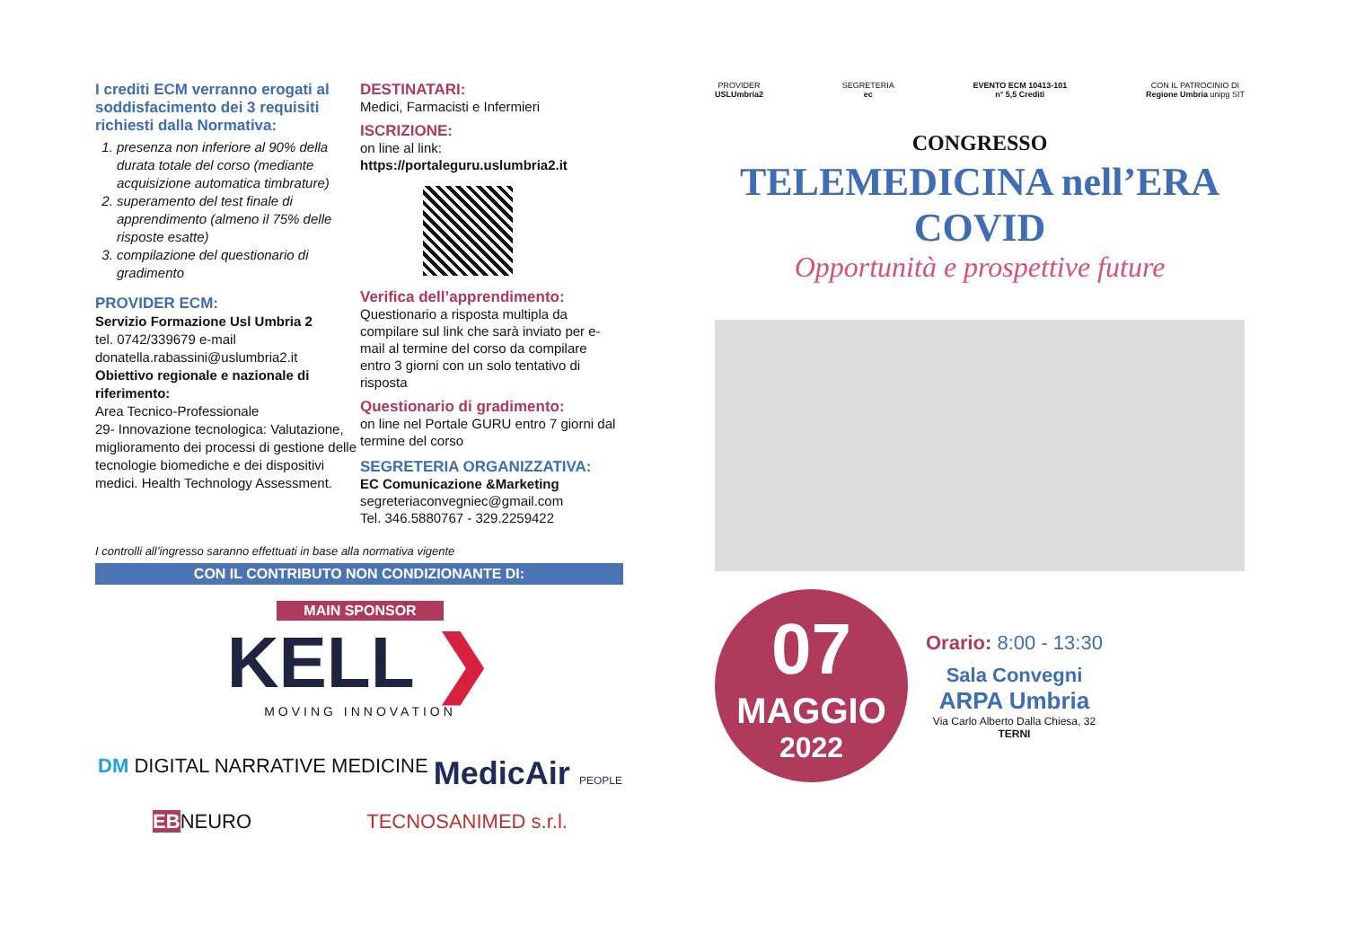I crediti ECM verranno erogati al soddisfacimento dei 3 requisiti richiesti dalla Normativa:
1. presenza non inferiore al 90% della durata totale del corso (mediante acquisizione automatica timbrature)
2. superamento del test finale di apprendimento (almeno il 75% delle risposte esatte)
3. compilazione del questionario di gradimento
PROVIDER ECM:
Servizio Formazione Usl Umbria 2
tel. 0742/339679 e-mail
donatella.rabassini@uslumbria2.it
Obiettivo regionale e nazionale di riferimento:
Area Tecnico-Professionale
29- Innovazione tecnologica: Valutazione, miglioramento dei processi di gestione delle tecnologie biomediche e dei dispositivi medici. Health Technology Assessment.
DESTINATARI:
Medici, Farmacisti e Infermieri
ISCRIZIONE:
on line al link:
https://portaleguru.uslumbria2.it
Verifica dell’apprendimento:
Questionario a risposta multipla da compilare sul link che sarà inviato per e-mail al termine del corso da compilare entro 3 giorni con un solo tentativo di risposta
Questionario di gradimento:
on line nel Portale GURU entro 7 giorni dal termine del corso
SEGRETERIA ORGANIZZATIVA:
EC Comunicazione &Marketing
segreteriaconvegniec@gmail.com
Tel. 346.5880767 - 329.2259422
I controlli all’ingresso saranno effettuati in base alla normativa vigente
CON IL CONTRIBUTO NON CONDIZIONANTE DI:
MAIN SPONSOR
KELL ❯
MOVING INNOVATION
DM DIGITAL NARRATIVE MEDICINE MedicAir PEOPLE
EBNEURO TECNOSANIMED s.r.l.
PROVIDER
USLUmbria2 SEGRETERIA
ec EVENTO ECM 10413-101
n° 5,5 Crediti CON IL PATROCINIO DI
Regione Umbria unipg SIT
CONGRESSO
TELEMEDICINA nell’ERA COVID
Opportunità e prospettive future
07
MAGGIO
2022
Orario: 8:00 - 13:30
Sala Convegni
ARPA Umbria
Via Carlo Alberto Dalla Chiesa, 32
TERNI